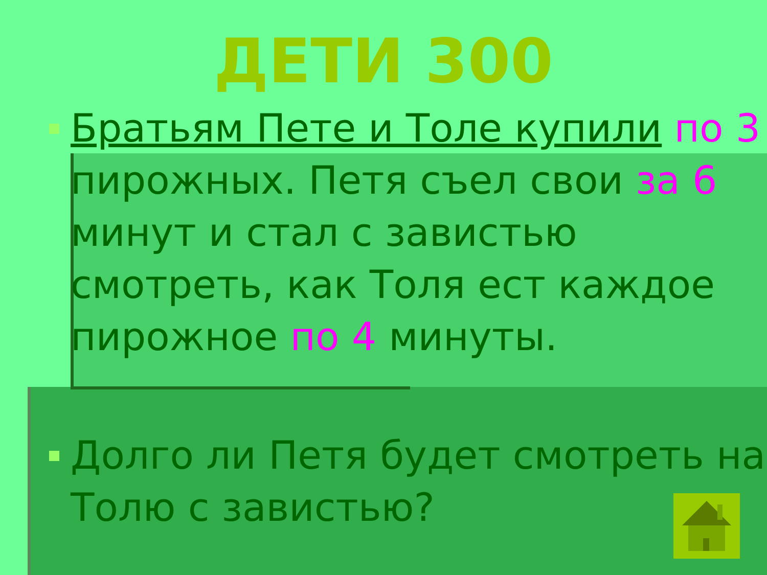ДЕТИ 300
Братьям Пете и Толе купили по 3 пирожных. Петя съел свои за 6 минут и стал с завистью смотреть, как Толя ест каждое пирожное по 4 минуты.
Долго ли Петя будет смотреть на Толю с завистью?